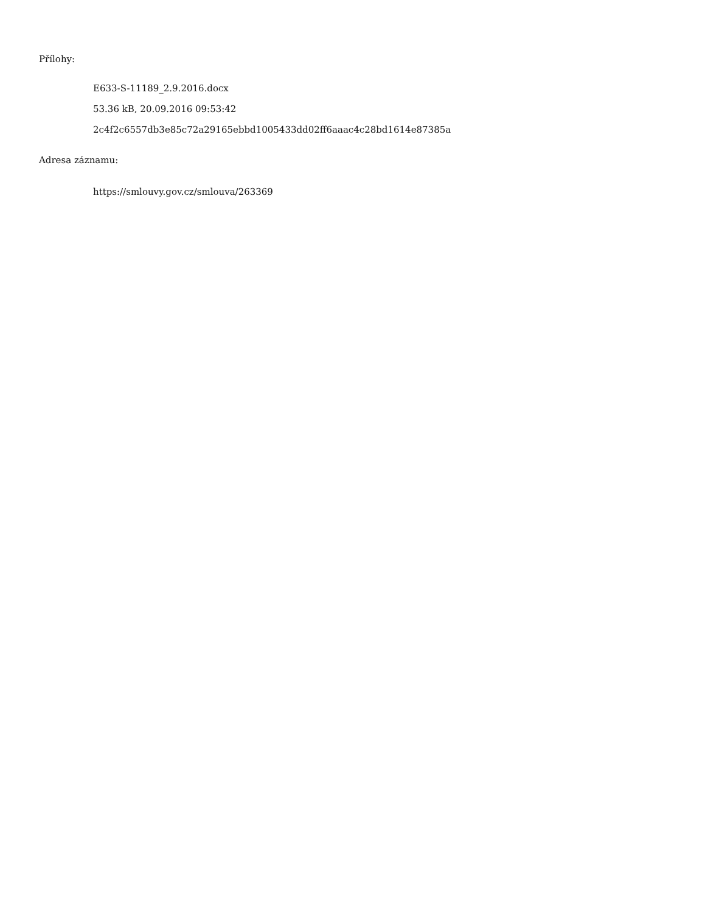Přílohy:
E633-S-11189_2.9.2016.docx
53.36 kB, 20.09.2016 09:53:42
2c4f2c6557db3e85c72a29165ebbd1005433dd02ff6aaac4c28bd1614e87385a
Adresa záznamu:
https://smlouvy.gov.cz/smlouva/263369